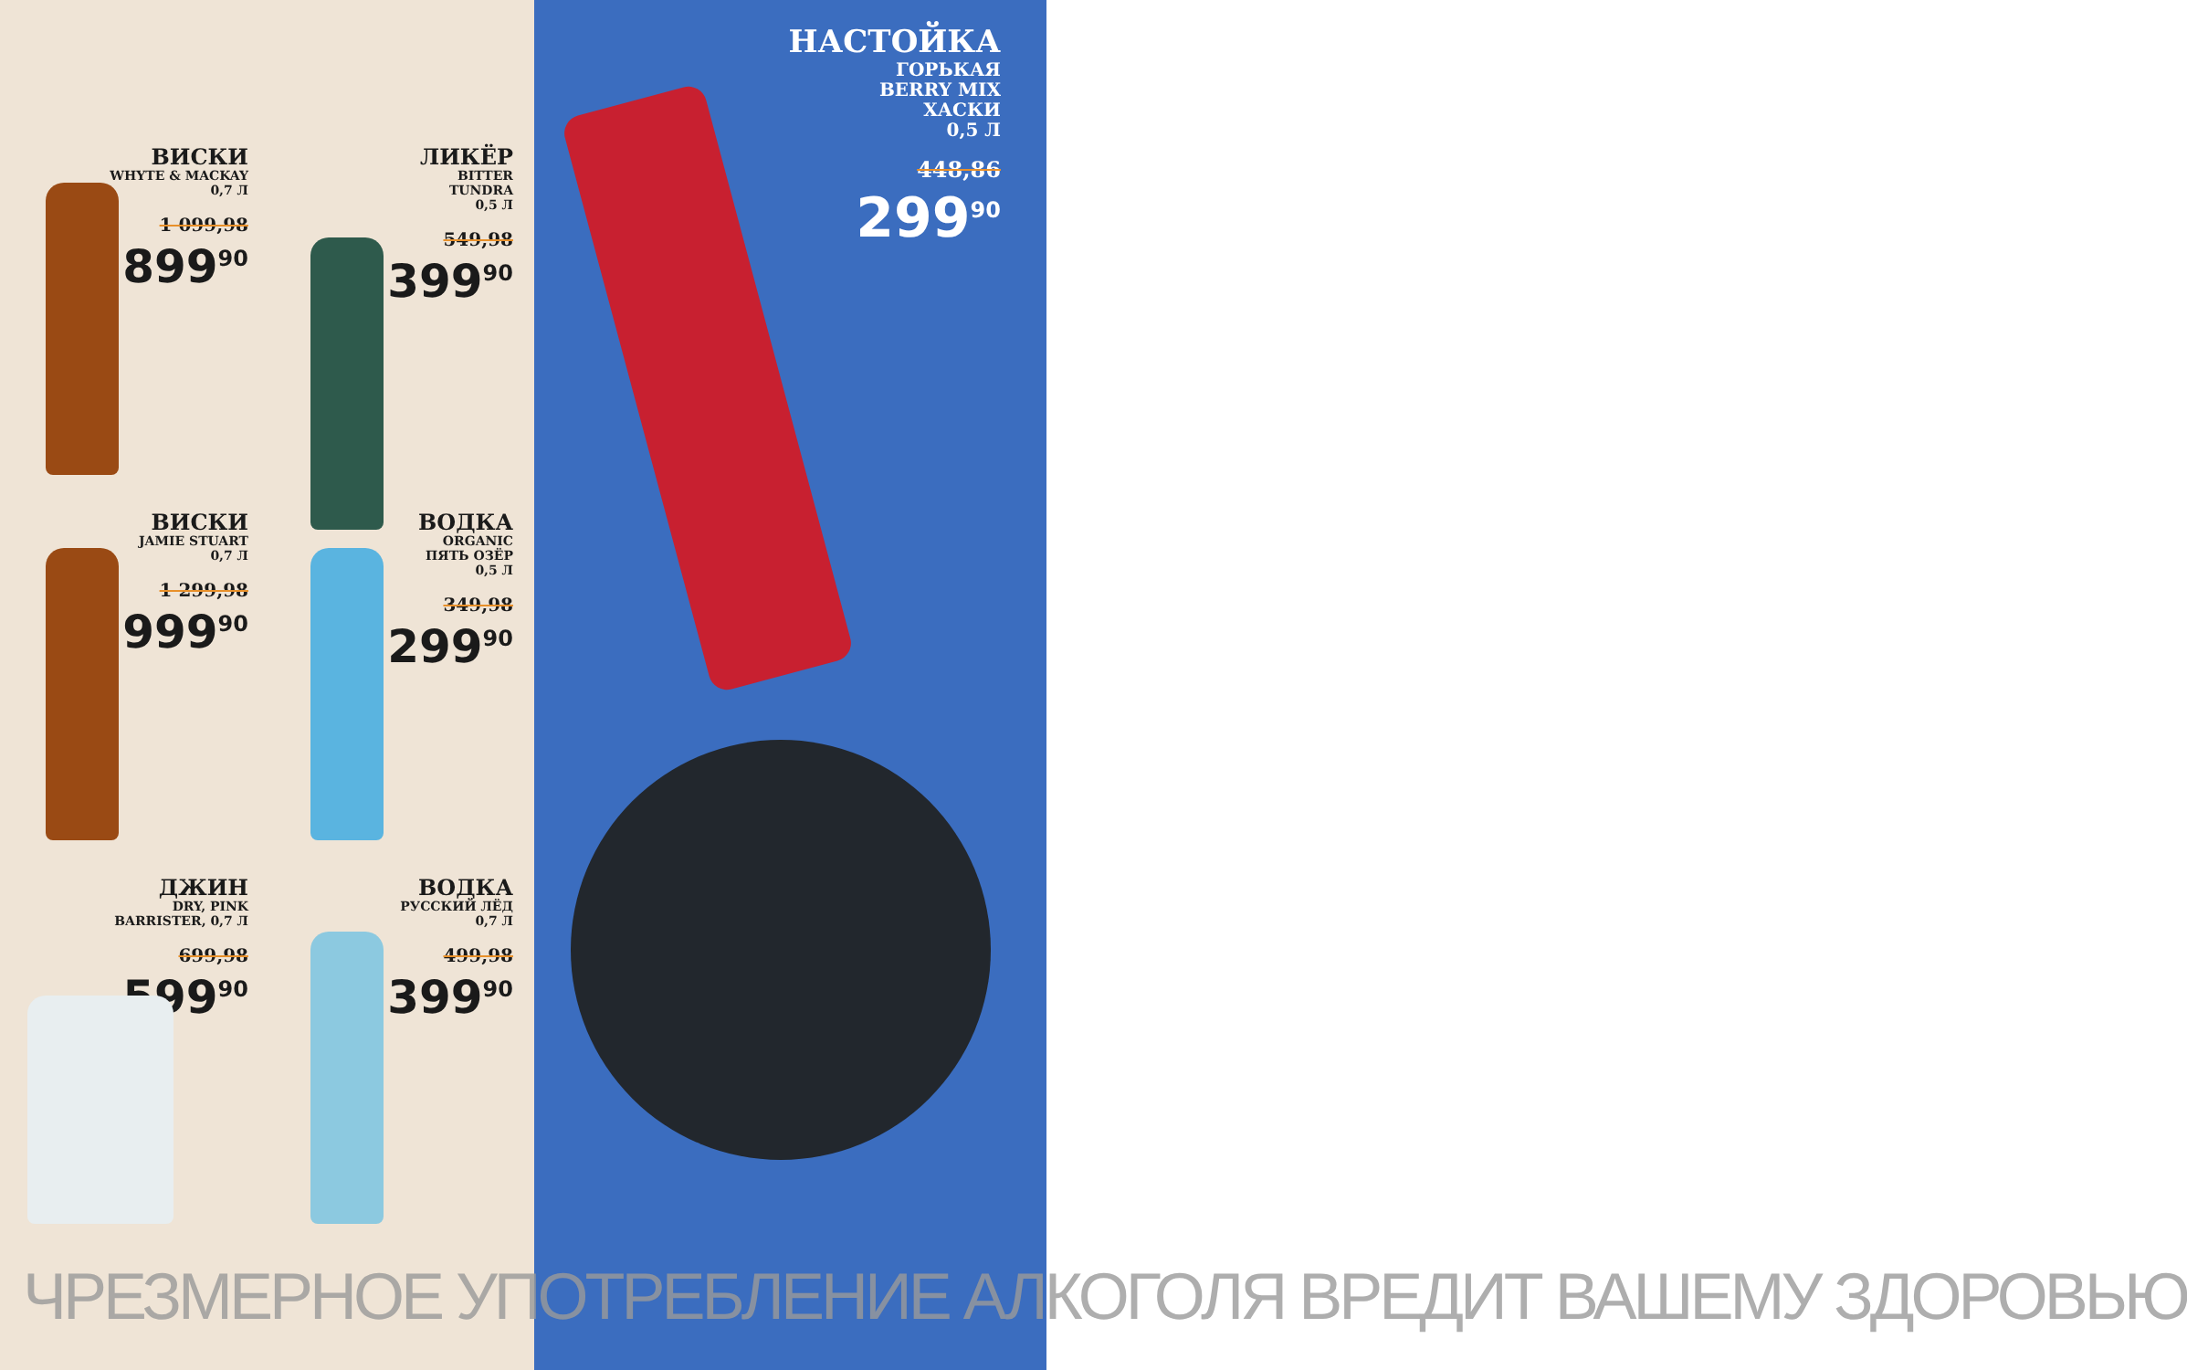ВИСКИ
WHYTE & MACKAY
0,7 Л
1 099,98
899<sup>90</sup>
ЛИКЁР
BITTER
TUNDRA
0,5 Л
549,98
399<sup>90</sup>
ВИСКИ
JAMIE STUART
0,7 Л
1 299,98
999<sup>90</sup>
ВОДКА
ORGANIC
ПЯТЬ ОЗЁР
0,5 Л
349,98
299<sup>90</sup>
ДЖИН
DRY, PINK
BARRISTER, 0,7 Л
699,98
599<sup>90</sup>
ВОДКА
РУССКИЙ ЛЁД
0,7 Л
499,98
399<sup>90</sup>
НАСТОЙКА
ГОРЬКАЯ
BERRY MIX
ХАСКИ
0,5 Л
448,86
299<sup>90</sup>
ЧРЕЗМЕРНОЕ УПОТРЕБЛЕНИЕ АЛКОГОЛЯ ВРЕДИТ ВАШЕМУ ЗДОРОВЬЮ